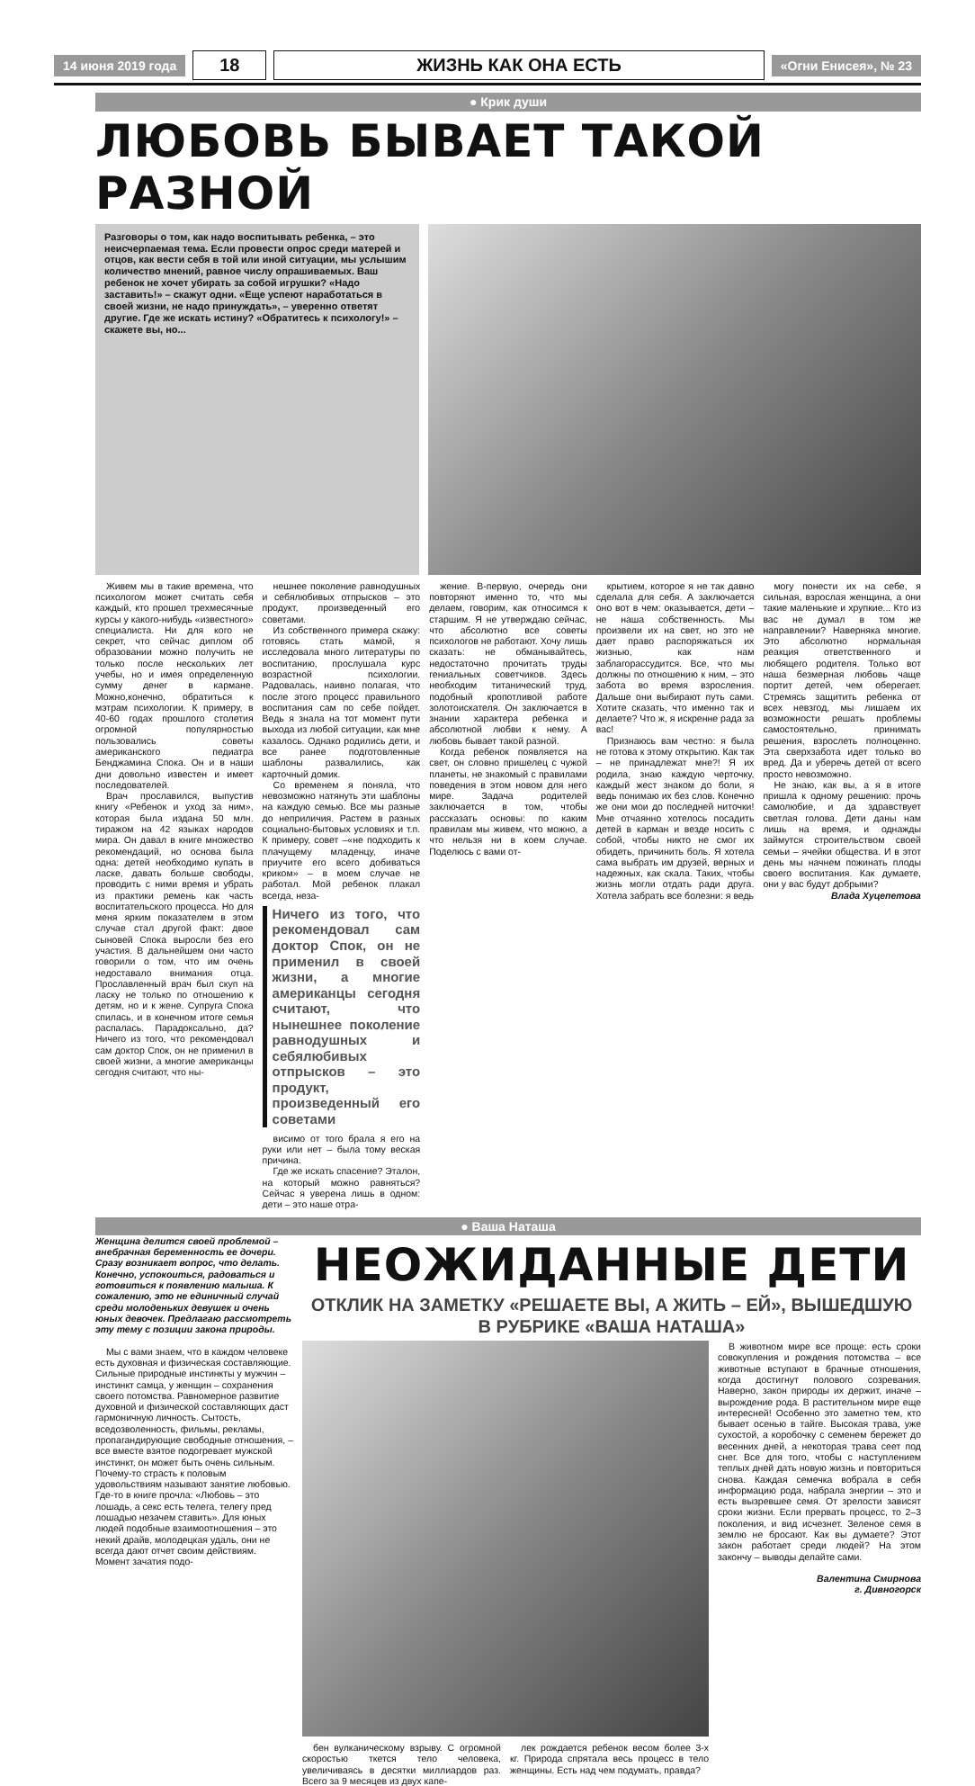14 июня 2019 года
18 ЖИЗНЬ КАК ОНА ЕСТЬ
«Огни Енисея», № 23
● Крик души
ЛЮБОВЬ БЫВАЕТ ТАКОЙ РАЗНОЙ
Разговоры о том, как надо воспитывать ребенка, – это неисчерпаемая тема. Если провести опрос среди матерей и отцов, как вести себя в той или иной ситуации, мы услышим количество мнений, равное числу опрашиваемых. Ваш ребенок не хочет убирать за собой игрушки? «Надо заставить!» – скажут одни. «Еще успеют наработаться в своей жизни, не надо принуждать», – уверенно ответят другие. Где же искать истину? «Обратитесь к психологу!» – скажете вы, но...
Живем мы в такие времена, что психологом может считать себя каждый, кто прошел трехмесячные курсы у какого-нибудь «известного» специалиста. Ни для кого не секрет, что сейчас диплом об образовании можно получить не только после нескольких лет учебы, но и имея определенную сумму денег в кармане. Можно,конечно, обратиться к мэтрам психологии. К примеру, в 40-60 годах прошлого столетия огромной популярностью пользовались советы американского педиатра Бенджамина Спока. Он и в наши дни довольно известен и имеет последователей.
Врач прославился, выпустив книгу «Ребенок и уход за ним», которая была издана 50 млн. тиражом на 42 языках народов мира. Он давал в книге множество рекомендаций, но основа была одна: детей необходимо купать в ласке, давать больше свободы, проводить с ними время и убрать из практики ремень как часть воспитательского процесса. Но для меня ярким показателем в этом случае стал другой факт: двое сыновей Спока выросли без его участия. В дальнейшем они часто говорили о том, что им очень недоставало внимания отца. Прославленный врач был скуп на ласку не только по отношению к детям, но и к жене. Супруга Спока спилась, и в конечном итоге семья распалась. Парадоксально, да? Ничего из того, что рекомендовал сам доктор Спок, он не применил в своей жизни, а многие американцы сегодня считают, что ны-
нешнее поколение равнодушных и себялюбивых отпрысков – это продукт, произведенный его советами.
Из собственного примера скажу: готовясь стать мамой, я исследовала много литературы по воспитанию, прослушала курс возрастной психологии. Радовалась, наивно полагая, что после этого процесс правильного воспитания сам по себе пойдет. Ведь я знала на тот момент пути выхода из любой ситуации, как мне казалось. Однако родились дети, и все ранее подготовленные шаблоны развалились, как карточный домик.
Со временем я поняла, что невозможно натянуть эти шаблоны на каждую семью. Все мы разные до неприличия. Растем в разных социально-бытовых условиях и т.п. К примеру, совет –«не подходить к плачущему младенцу, иначе приучите его всего добиваться криком» – в моем случае не работал. Мой ребенок плакал всегда, неза-
Ничего из того, что рекомендовал сам доктор Спок, он не применил в своей жизни, а многие американцы сегодня считают, что нынешнее поколение равнодушных и себялюбивых отпрысков – это продукт, произведенный его советами
висимо от того брала я его на руки или нет – была тому веская причина.
Где же искать спасение? Эталон, на который можно равняться? Сейчас я уверена лишь в одном: дети – это наше отра-
жение. В-первую, очередь они повторяют именно то, что мы делаем, говорим, как относимся к старшим. Я не утверждаю сейчас, что абсолютно все советы психологов не работают. Хочу лишь сказать: не обманывайтесь, недостаточно прочитать труды гениальных советчиков. Здесь необходим титанический труд, подобный кропотливой работе золотоискателя. Он заключается в знании характера ребенка и абсолютной любви к нему. А любовь бывает такой разной.
Когда ребенок появляется на свет, он словно пришелец с чужой планеты, не знакомый с правилами поведения в этом новом для него мире. Задача родителей заключается в том, чтобы рассказать основы: по каким правилам мы живем, что можно, а что нельзя ни в коем случае. Поделюсь с вами от-
крытием, которое я не так давно сделала для себя. А заключается оно вот в чем: оказывается, дети – не наша собственность. Мы произвели их на свет, но это не дает право распоряжаться их жизнью, как нам заблагорассудится. Все, что мы должны по отношению к ним, – это забота во время взросления. Дальше они выбирают путь сами. Хотите сказать, что именно так и делаете? Что ж, я искренне рада за вас!
Признаюсь вам честно: я была не готова к этому открытию. Как так – не принадлежат мне?! Я их родила, знаю каждую черточку, каждый жест знаком до боли, я ведь понимаю их без слов. Конечно же они мои до последней ниточки! Мне отчаянно хотелось посадить детей в карман и везде носить с собой, чтобы никто не смог их обидеть, причинить боль. Я хотела сама выбрать им друзей, верных и надежных, как скала. Таких, чтобы жизнь могли отдать ради друга. Хотела забрать все болезни: я ведь
могу понести их на себе, я сильная, взрослая женщина, а они такие маленькие и хрупкие... Кто из вас не думал в том же направлении? Наверняка многие. Это абсолютно нормальная реакция ответственного и любящего родителя. Только вот наша безмерная любовь чаще портит детей, чем оберегает. Стремясь защитить ребенка от всех невзгод, мы лишаем их возможности решать проблемы самостоятельно, принимать решения, взрослеть полноценно. Эта сверхзабота идет только во вред. Да и уберечь детей от всего просто невозможно.
Не знаю, как вы, а я в итоге пришла к одному решению: прочь самолюбие, и да здравствует светлая голова. Дети даны нам лишь на время, и однажды займутся строительством своей семьи – ячейки общества. И в этот день мы начнем пожинать плоды своего воспитания. Как думаете, они у вас будут добрыми?
Влада Хуцепетова
● Ваша Наташа
Женщина делится своей проблемой – внебрачная беременность ее дочери. Сразу возникает вопрос, что делать. Конечно, успокоиться, радоваться и готовиться к появлению малыша. К сожалению, это не единичный случай среди молоденьких девушек и очень юных девочек. Предлагаю рассмотреть эту тему с позиции закона природы.
Мы с вами знаем, что в каждом человеке есть духовная и физическая составляющие. Сильные природные инстинкты у мужчин – инстинкт самца, у женщин – сохранения своего потомства. Равномерное развитие духовной и физической составляющих даст гармоничную личность. Сытость, вседозволенность, фильмы, рекламы, пропагандирующие свободные отношения, – все вместе взятое подогревает мужской инстинкт, он может быть очень сильным. Почему-то страсть к половым удовольствиям называют занятие любовью. Где-то в книге прочла: «Любовь – это лошадь, а секс есть телега, телегу пред лошадью незачем ставить». Для юных людей подобные взаимоотношения – это некий драйв, молодецкая удаль, они не всегда дают отчет своим действиям. Момент зачатия подо-
НЕОЖИДАННЫЕ ДЕТИ
ОТКЛИК НА ЗАМЕТКУ «РЕШАЕТЕ ВЫ, А ЖИТЬ – ЕЙ», ВЫШЕДШУЮ В РУБРИКЕ «ВАША НАТАША»
бен вулканическому взрыву. С огромной скоростью ткется тело человека, увеличиваясь в десятки миллиардов раз. Всего за 9 месяцев из двух капе-
лек рождается ребенок весом более 3-х кг. Природа спрятала весь процесс в тело женщины. Есть над чем подумать, правда?
В животном мире все проще: есть сроки совокупления и рождения потомства – все животные вступают в брачные отношения, когда достигнут полового созревания. Наверно, закон природы их держит, иначе – вырождение рода. В растительном мире еще интересней! Особенно это заметно тем, кто бывает осенью в тайге. Высокая трава, уже сухостой, а коробочку с семенем бережет до весенних дней, а некоторая трава сеет под снег. Все для того, чтобы с наступлением теплых дней дать новую жизнь и повториться снова. Каждая семечка вобрала в себя информацию рода, набрала энергии – это и есть вызревшее семя. От зрелости зависят сроки жизни. Если прервать процесс, то 2–3 поколения, и вид исчезнет. Зеленое семя в землю не бросают. Как вы думаете? Этот закон работает среди людей? На этом закончу – выводы делайте сами.
Валентина Смирнова
г. Дивногорск